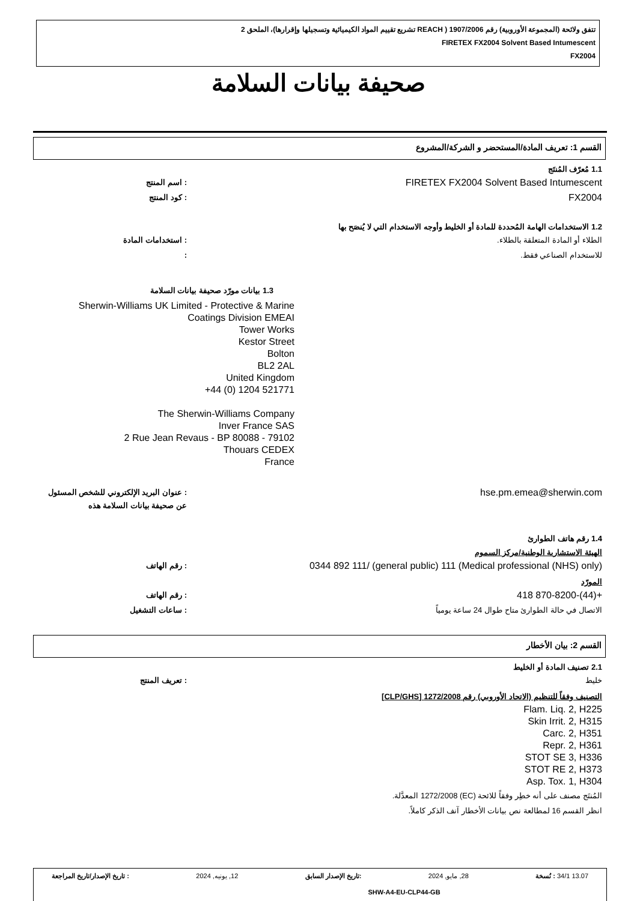تتفق ولائحة (المجموعة الأوروبية) رقم 1907/2006 ( REACH تشريع تقييم المواد الكيميائية وتسجيلها وإقرارها)، الملحق 2
FIRETEX FX2004 Solvent Based Intumescent
FX2004
صحيفة بيانات السلامة
القسم 1: تعريف المادة/المستحضر و الشركة/المشروع
1.1 مُعرّف المُنتَج
FIRETEX FX2004 Solvent Based Intumescent: اسم المنتج
FX2004: كود المنتج
1.2 الاستخدامات الهامة المُحددة للمادة أو الخليط وأوجه الاستخدام التي لا يُنصَح بها
الطلاء أو المادة المتعلقة بالطلاء.: استخدامات المادة
للاستخدام الصناعي فقط.:
1.3 بيانات مورّد صحيفة بيانات السلامة
Sherwin-Williams UK Limited - Protective & Marine
Coatings Division EMEAI
Tower Works
Kestor Street
Bolton
BL2 2AL
United Kingdom
+44 (0) 1204 521771
The Sherwin-Williams Company
Inver France SAS
2 Rue Jean Revaus - BP 80088 - 79102
Thouars CEDEX
France
hse.pm.emea@sherwin.com: عنوان البريد الإلكتروني للشخص المسئول عن صحيفة بيانات السلامة هذه
1.4 رقم هاتف الطوارئ
الهيئة الاستشارية الوطنية/مركز السموم
(Medical professional (NHS) only) 0344 892 111/ (general public) 111: رقم الهاتف
المورّد
+(44)-870-8200 418: رقم الهاتف
الاتصال في حالة الطوارئ متاح طوال 24 ساعة يومياً: ساعات التشغيل
القسم 2: بيان الأخطار
2.1 تصنيف المادة أو الخليط
خليط: تعريف المنتج
التصنيف وفقاً للتنظيم (الاتحاد الأوروبي) رقم 1272/2008 [CLP/GHS]
Flam. Liq. 2, H225
Skin Irrit. 2, H315
Carc. 2, H351
Repr. 2, H361
STOT SE 3, H336
STOT RE 2, H373
Asp. Tox. 1, H304
المُنتَج مصنف على أنه خطِر وفقاً للائحة (EC) 1272/2008 المعدَّلة.
انظر القسم 16 لمطالعة نص بيانات الأخطار آنف الذكر كاملاً.
13.07 34/1 : نُسخة 28, مايو, 2024:تاريخ الإصدار السابق 12, يونيه, 2024: تاريخ الإصدار/تاريخ المراجعة
SHW-A4-EU-CLP44-GB